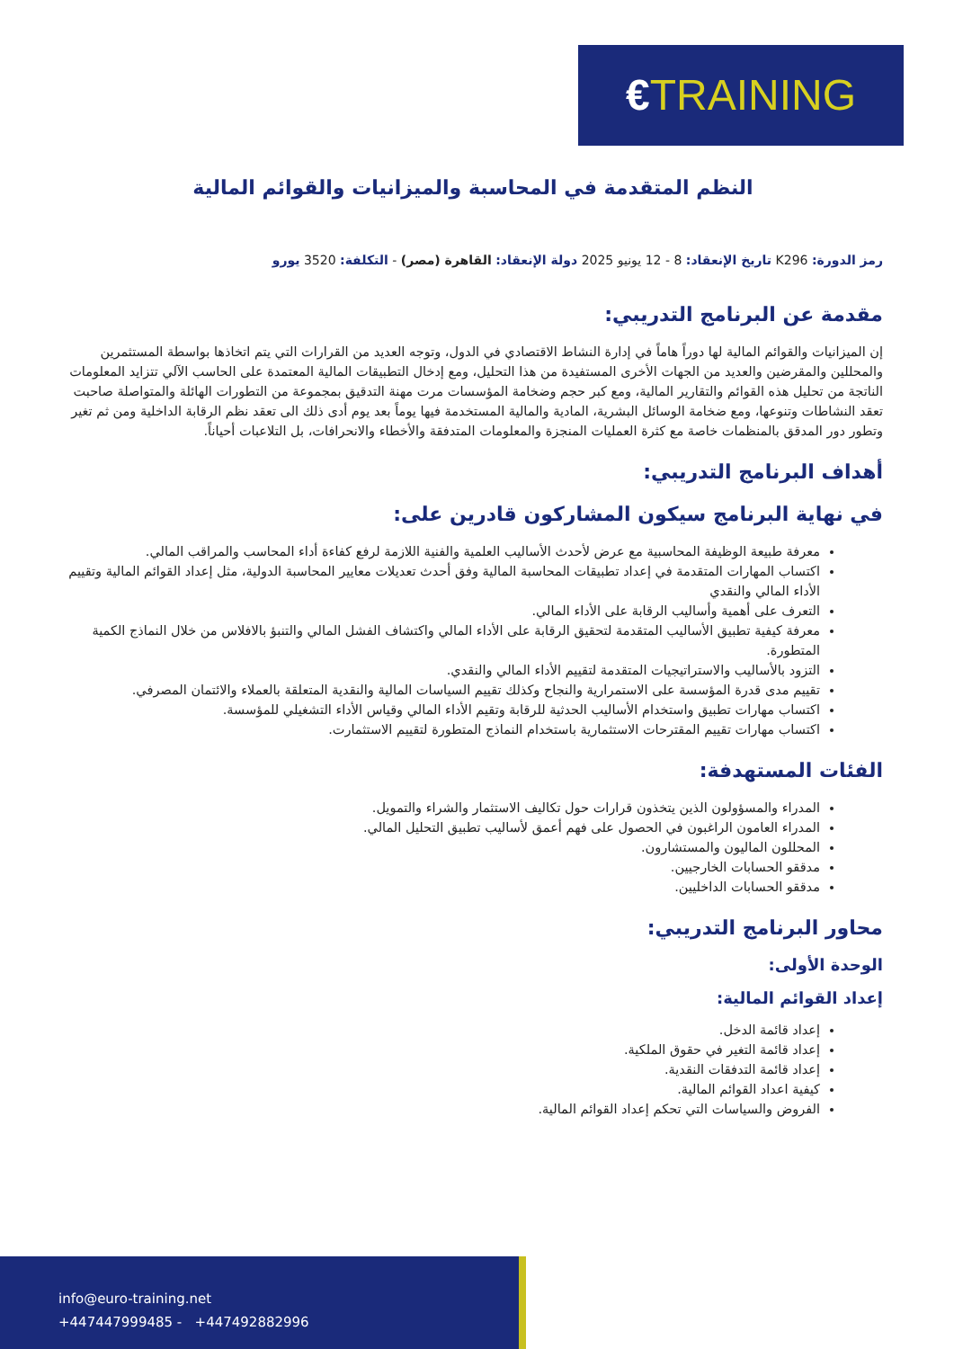€TRAINING
النظم المتقدمة في المحاسبة والميزانيات والقوائم المالية
رمز الدورة: K296 تاريخ الإنعقاد: 8 - 12 يونيو 2025 دولة الإنعقاد: القاهرة (مصر) - التكلفة: 3520 يورو
مقدمة عن البرنامج التدريبي:
إن الميزانيات والقوائم المالية لها دوراً هاماً في إدارة النشاط الاقتصادي في الدول، وتوجه العديد من القرارات التي يتم اتخاذها بواسطة المستثمرين والمحللين والمقرضين والعديد من الجهات الأخرى المستفيدة من هذا التحليل، ومع إدخال التطبيقات المالية المعتمدة على الحاسب الآلي تتزايد المعلومات الناتجة من تحليل هذه القوائم والتقارير المالية، ومع كبر حجم وضخامة المؤسسات مرت مهنة التدقيق بمجموعة من التطورات الهائلة والمتواصلة صاحبت تعقد النشاطات وتنوعها، ومع ضخامة الوسائل البشرية، المادية والمالية المستخدمة فيها يوماً بعد يوم أدى ذلك الى تعقد نظم الرقابة الداخلية ومن ثم تغير وتطور دور المدقق بالمنظمات خاصة مع كثرة العمليات المنجزة والمعلومات المتدفقة والأخطاء والانحرافات، بل التلاعبات أحياناً.
أهداف البرنامج التدريبي:
في نهاية البرنامج سيكون المشاركون قادرين على:
معرفة طبيعة الوظيفة المحاسبية مع عرض لأحدث الأساليب العلمية والفنية اللازمة لرفع كفاءة أداء المحاسب والمراقب المالي.
اكتساب المهارات المتقدمة في إعداد تطبيقات المحاسبة المالية وفق أحدث تعديلات معايير المحاسبة الدولية، مثل إعداد القوائم المالية وتقييم الأداء المالي والنقدي
التعرف على أهمية وأساليب الرقابة على الأداء المالي.
معرفة كيفية تطبيق الأساليب المتقدمة لتحقيق الرقابة على الأداء المالي واكتشاف الفشل المالي والتنبؤ بالافلاس من خلال النماذج الكمية المتطورة.
التزود بالأساليب والاستراتيجيات المتقدمة لتقييم الأداء المالي والنقدي.
تقييم مدى قدرة المؤسسة على الاستمرارية والنجاح وكذلك تقييم السياسات المالية والنقدية المتعلقة بالعملاء والائتمان المصرفي.
اكتساب مهارات تطبيق واستخدام الأساليب الحدثية للرقابة وتقيم الأداء المالي وقياس الأداء التشغيلي للمؤسسة.
اكتساب مهارات تقييم المقترحات الاستثمارية باستخدام النماذج المتطورة لتقييم الاستثمارت.
الفئات المستهدفة:
المدراء والمسؤولون الذين يتخذون قرارات حول تكاليف الاستثمار والشراء والتمويل.
المدراء العامون الراغبون في الحصول على فهم أعمق لأساليب تطبيق التحليل المالي.
المحللون الماليون والمستشارون.
مدققو الحسابات الخارجيين.
مدققو الحسابات الداخليين.
محاور البرنامج التدريبي:
الوحدة الأولى:
إعداد القوائم المالية:
إعداد قائمة الدخل.
إعداد قائمة التغير في حقوق الملكية.
إعداد قائمة التدفقات النقدية.
كيفية اعداد القوائم المالية.
الفروض والسياسات التي تحكم إعداد القوائم المالية.
info@euro-training.net
+447447999485 - +447492882996